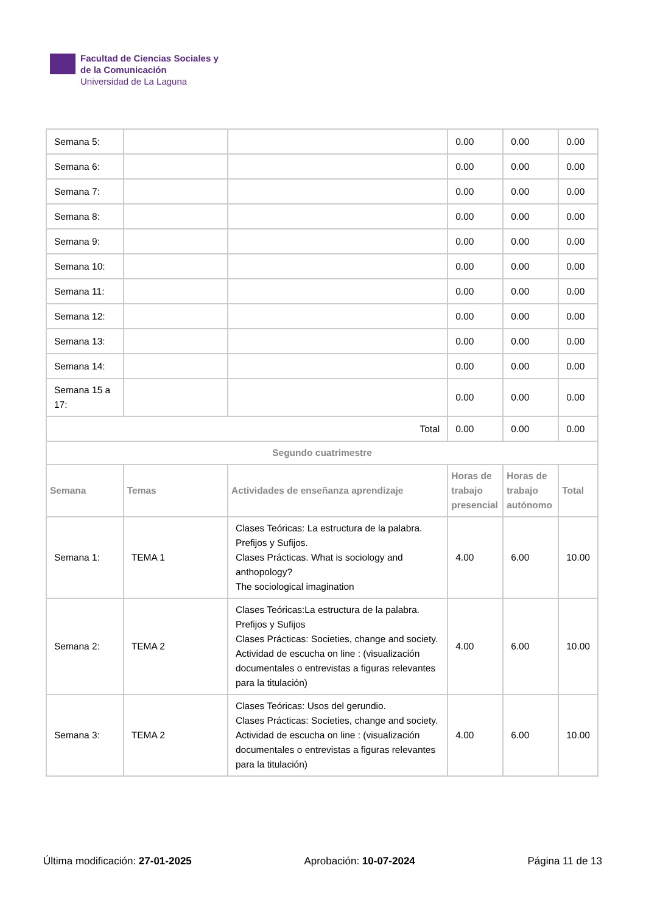Facultad de Ciencias Sociales y
de la Comunicación
Universidad de La Laguna
| Semana 5: | | | 0.00 | 0.00 | 0.00 |
| Semana 6: | | | 0.00 | 0.00 | 0.00 |
| Semana 7: | | | 0.00 | 0.00 | 0.00 |
| Semana 8: | | | 0.00 | 0.00 | 0.00 |
| Semana 9: | | | 0.00 | 0.00 | 0.00 |
| Semana 10: | | | 0.00 | 0.00 | 0.00 |
| Semana 11: | | | 0.00 | 0.00 | 0.00 |
| Semana 12: | | | 0.00 | 0.00 | 0.00 |
| Semana 13: | | | 0.00 | 0.00 | 0.00 |
| Semana 14: | | | 0.00 | 0.00 | 0.00 |
| Semana 15 a 17: | | | 0.00 | 0.00 | 0.00 |
| Total | | | 0.00 | 0.00 | 0.00 |
| Segundo cuatrimestre | | | | | |
| Semana | Temas | Actividades de enseñanza aprendizaje | Horas de trabajo presencial | Horas de trabajo autónomo | Total |
| Semana 1: | TEMA 1 | Clases Teóricas: La estructura de la palabra. Prefijos y Sufijos. Clases Prácticas. What is sociology and anthopology? The sociological imagination | 4.00 | 6.00 | 10.00 |
| Semana 2: | TEMA 2 | Clases Teóricas:La estructura de la palabra. Prefijos y Sufijos Clases Prácticas: Societies, change and society. Actividad de escucha on line : (visualización documentales o entrevistas a figuras relevantes para la titulación) | 4.00 | 6.00 | 10.00 |
| Semana 3: | TEMA 2 | Clases Teóricas: Usos del gerundio. Clases Prácticas: Societies, change and society. Actividad de escucha on line : (visualización documentales o entrevistas a figuras relevantes para la titulación) | 4.00 | 6.00 | 10.00 |
Última modificación: 27-01-2025 Aprobación: 10-07-2024 Página 11 de 13